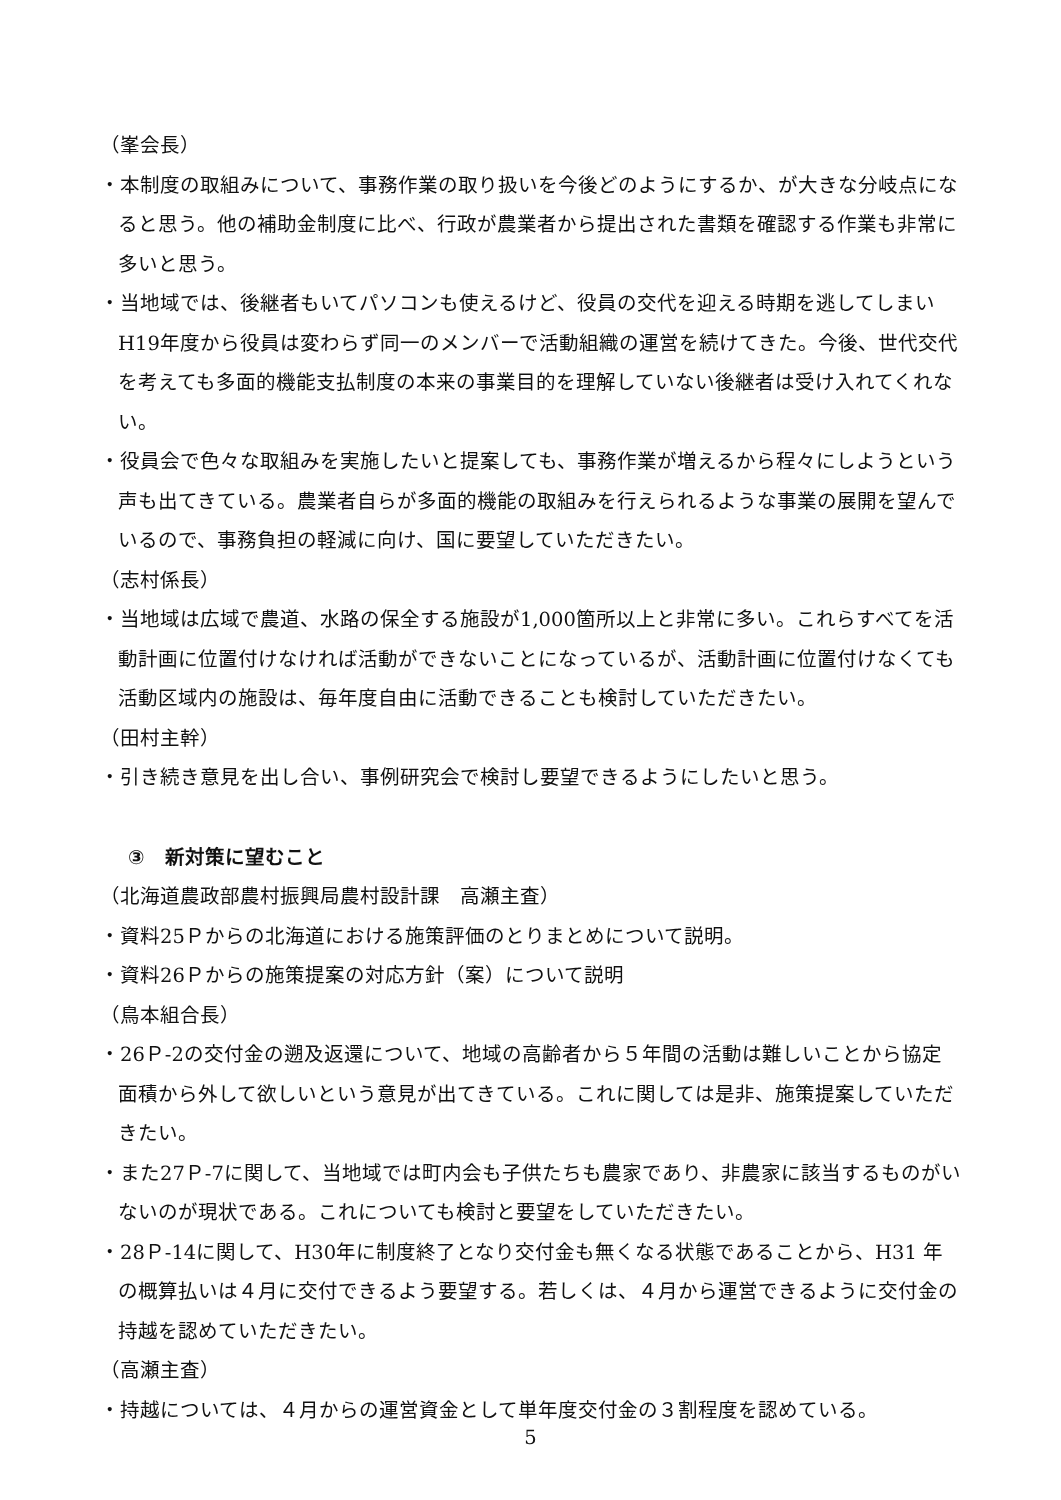（峯会長）
・本制度の取組みについて、事務作業の取り扱いを今後どのようにするか、が大きな分岐点になると思う。他の補助金制度に比べ、行政が農業者から提出された書類を確認する作業も非常に多いと思う。
・当地域では、後継者もいてパソコンも使えるけど、役員の交代を迎える時期を逃してしまいH19年度から役員は変わらず同一のメンバーで活動組織の運営を続けてきた。今後、世代交代を考えても多面的機能支払制度の本来の事業目的を理解していない後継者は受け入れてくれない。
・役員会で色々な取組みを実施したいと提案しても、事務作業が増えるから程々にしようという声も出てきている。農業者自らが多面的機能の取組みを行えられるような事業の展開を望んでいるので、事務負担の軽減に向け、国に要望していただきたい。
（志村係長）
・当地域は広域で農道、水路の保全する施設が1,000箇所以上と非常に多い。これらすべてを活動計画に位置付けなければ活動ができないことになっているが、活動計画に位置付けなくても活動区域内の施設は、毎年度自由に活動できることも検討していただきたい。
（田村主幹）
・引き続き意見を出し合い、事例研究会で検討し要望できるようにしたいと思う。
③　新対策に望むこと
（北海道農政部農村振興局農村設計課　高瀬主査）
・資料25Ｐからの北海道における施策評価のとりまとめについて説明。
・資料26Ｐからの施策提案の対応方針（案）について説明
（鳥本組合長）
・26Ｐ-2の交付金の遡及返還について、地域の高齢者から５年間の活動は難しいことから協定面積から外して欲しいという意見が出てきている。これに関しては是非、施策提案していただきたい。
・また27Ｐ-7に関して、当地域では町内会も子供たちも農家であり、非農家に該当するものがいないのが現状である。これについても検討と要望をしていただきたい。
・28Ｐ-14に関して、H30年に制度終了となり交付金も無くなる状態であることから、H31 年の概算払いは４月に交付できるよう要望する。若しくは、４月から運営できるように交付金の持越を認めていただきたい。
（高瀬主査）
・持越については、４月からの運営資金として単年度交付金の３割程度を認めている。
5